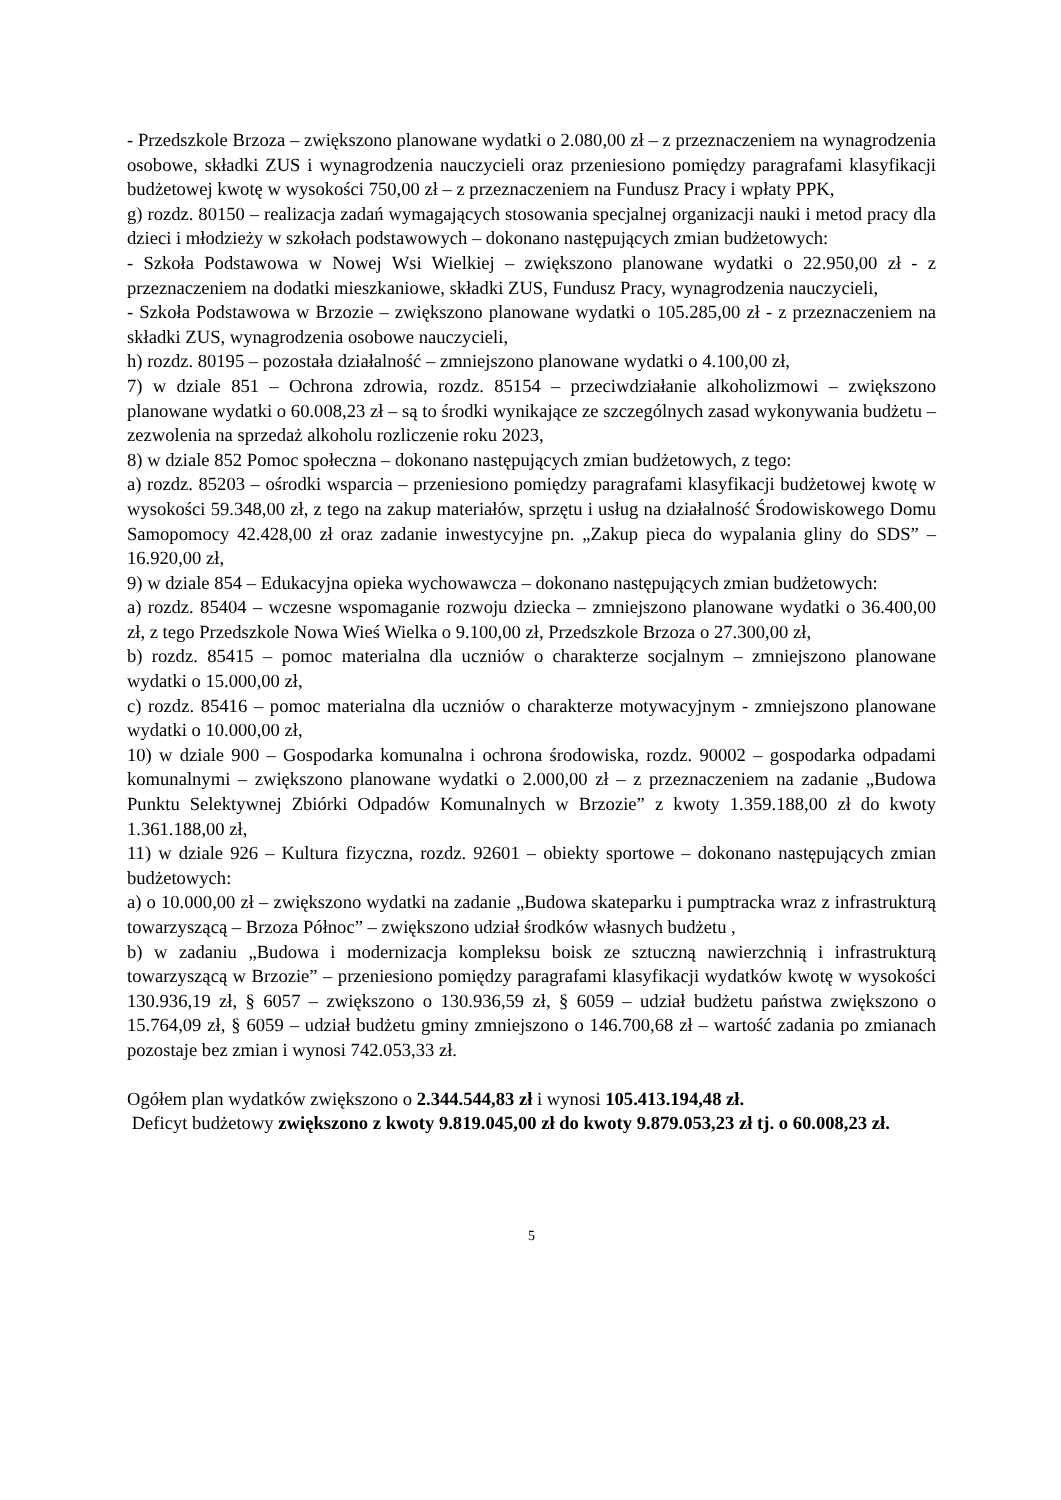- Przedszkole Brzoza – zwiększono planowane wydatki o 2.080,00 zł – z przeznaczeniem na wynagrodzenia osobowe, składki ZUS i wynagrodzenia nauczycieli oraz przeniesiono pomiędzy paragrafami klasyfikacji budżetowej kwotę w wysokości 750,00 zł – z przeznaczeniem na Fundusz Pracy i wpłaty PPK,
g) rozdz. 80150 – realizacja zadań wymagających stosowania specjalnej organizacji nauki i metod pracy dla dzieci i młodzieży w szkołach podstawowych – dokonano następujących zmian budżetowych:
- Szkoła Podstawowa w Nowej Wsi Wielkiej – zwiększono planowane wydatki o 22.950,00 zł - z przeznaczeniem na dodatki mieszkaniowe, składki ZUS, Fundusz Pracy, wynagrodzenia nauczycieli,
- Szkoła Podstawowa w Brzozie – zwiększono planowane wydatki o 105.285,00 zł - z przeznaczeniem na składki ZUS, wynagrodzenia osobowe nauczycieli,
h) rozdz. 80195 – pozostała działalność – zmniejszono planowane wydatki o 4.100,00 zł,
7) w dziale 851 – Ochrona zdrowia, rozdz. 85154 – przeciwdziałanie alkoholizmowi – zwiększono planowane wydatki o 60.008,23 zł – są to środki wynikające ze szczególnych zasad wykonywania budżetu – zezwolenia na sprzedaż alkoholu rozliczenie roku 2023,
8) w dziale 852 Pomoc społeczna – dokonano następujących zmian budżetowych, z tego:
a) rozdz. 85203 – ośrodki wsparcia – przeniesiono pomiędzy paragrafami klasyfikacji budżetowej kwotę w wysokości 59.348,00 zł, z tego na zakup materiałów, sprzętu i usług na działalność Środowiskowego Domu Samopomocy 42.428,00 zł oraz zadanie inwestycyjne pn. „Zakup pieca do wypalania gliny do SDS” – 16.920,00 zł,
9) w dziale 854 – Edukacyjna opieka wychowawcza – dokonano następujących zmian budżetowych:
a) rozdz. 85404 – wczesne wspomaganie rozwoju dziecka – zmniejszono planowane wydatki o 36.400,00 zł, z tego Przedszkole Nowa Wieś Wielka o 9.100,00 zł, Przedszkole Brzoza o 27.300,00 zł,
b) rozdz. 85415 – pomoc materialna dla uczniów o charakterze socjalnym – zmniejszono planowane wydatki o 15.000,00 zł,
c) rozdz. 85416 – pomoc materialna dla uczniów o charakterze motywacyjnym - zmniejszono planowane wydatki o 10.000,00 zł,
10) w dziale 900 – Gospodarka komunalna i ochrona środowiska, rozdz. 90002 – gospodarka odpadami komunalnymi – zwiększono planowane wydatki o 2.000,00 zł – z przeznaczeniem na zadanie „Budowa Punktu Selektywnej Zbiórki Odpadów Komunalnych w Brzozie” z kwoty 1.359.188,00 zł do kwoty 1.361.188,00 zł,
11) w dziale 926 – Kultura fizyczna, rozdz. 92601 – obiekty sportowe – dokonano następujących zmian budżetowych:
a) o 10.000,00 zł – zwiększono wydatki na zadanie „Budowa skateparku i pumptracka wraz z infrastrukturą towarzyszącą – Brzoza Północ” – zwiększono udział środków własnych budżetu ,
b) w zadaniu „Budowa i modernizacja kompleksu boisk ze sztuczną nawierzchnią i infrastrukturą towarzyszącą w Brzozie” – przeniesiono pomiędzy paragrafami klasyfikacji wydatków kwotę w wysokości 130.936,19 zł, § 6057 – zwiększono o 130.936,59 zł, § 6059 – udział budżetu państwa zwiększono o 15.764,09 zł, § 6059 – udział budżetu gminy zmniejszono o 146.700,68 zł – wartość zadania po zmianach pozostaje bez zmian i wynosi 742.053,33 zł.
Ogółem plan wydatków zwiększono o 2.344.544,83 zł i wynosi 105.413.194,48 zł.
Deficyt budżetowy zwiększono z kwoty 9.819.045,00 zł do kwoty 9.879.053,23 zł tj. o 60.008,23 zł.
5